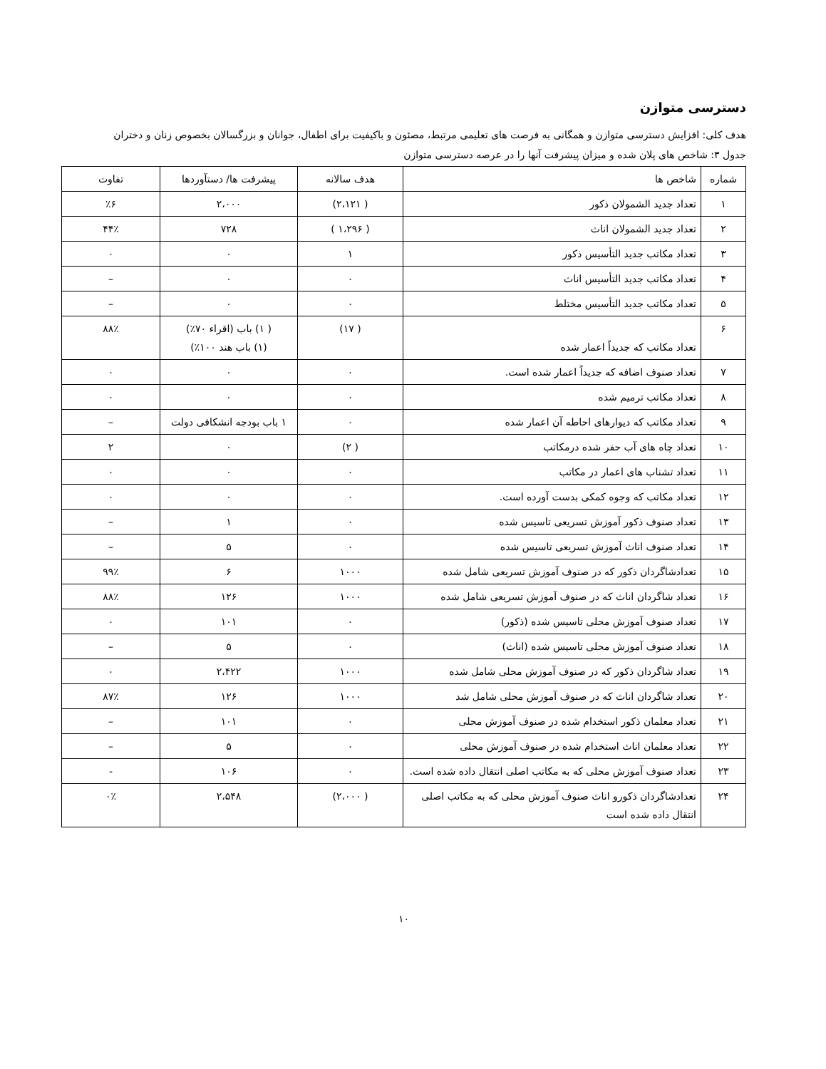دسترسی متوازن
هدف کلی: افزایش دسترسی متوازن و همگانی به فرصت های تعلیمی مرتبط، مصئون و باکیفیت برای اطفال، جوانان و بزرگسالان بخصوص زنان و دختران
جدول ۳: شاخص های پلان شده و میزان پیشرفت آنها را در عرصه دسترسی متوازن
| شماره | شاخص ها | هدف سالانه | پیشرفت ها/ دستآوردها | تفاوت |
| --- | --- | --- | --- | --- |
| ۱ | تعداد جدید الشمولان ذکور | ( ۲،۱۲۱) | ۲،۰۰۰ | ٪۶ |
| ۲ | تعداد جدید الشمولان اناث | ( ۱،۲۹۶ ) | ۷۲۸ | ۴۴٪ |
| ۳ | تعداد مکاتب جدید التأسیس ذکور | ۱ | ۰ | ۰ |
| ۴ | تعداد مکاتب جدید التأسیس اناث | ۰ | ۰ | – |
| ۵ | تعداد مکاتب جدید التأسیس مختلط | ۰ | ۰ | – |
| ۶ | تعداد مکاتب که جدیداً اعمار شده | ( ۱۷) | ( ۱) باب (اقراء ۷۰٪) (۱) باب هند ۱۰۰٪) | ۸۸٪ |
| ۷ | تعداد صنوف اضافه که جدیداً اعمار شده است. | ۰ | ۰ | ۰ |
| ۸ | تعداد مکاتب ترمیم شده | ۰ | ۰ | ۰ |
| ۹ | تعداد مکاتب که دیوارهای احاطه آن اعمار شده | ۰ | ۱ باب بودجه انشکافی دولت | – |
| ۱۰ | تعداد چاه های آب حفر شده درمکاتب | ( ۲) | ۰ | ۲ |
| ۱۱ | تعداد تشناب های اعمار در مکاتب | ۰ | ۰ | ۰ |
| ۱۲ | تعداد مکاتب که وجوه کمکی بدست آورده است. | ۰ | ۰ | ۰ |
| ۱۳ | تعداد صنوف ذکور آموزش تسریعی تاسیس شده | ۰ | ۱ | – |
| ۱۴ | تعداد صنوف اناث آموزش تسریعی تاسیس شده | ۰ | ۵ | – |
| ۱۵ | تعدادشاگردان ذکور که در صنوف آموزش تسریعی شامل شده | ۱۰۰۰ | ۶ | ۹۹٪ |
| ۱۶ | تعداد شاگردان اناث که در صنوف آموزش تسریعی شامل شده | ۱۰۰۰ | ۱۲۶ | ۸۸٪ |
| ۱۷ | تعداد صنوف آموزش محلی تاسیس شده (ذکور) | ۰ | ۱۰۱ | ۰ |
| ۱۸ | تعداد صنوف آموزش محلی تاسیس شده (اناث) | ۰ | ۵ | – |
| ۱۹ | تعداد شاگردان ذکور که در صنوف آموزش محلی شامل شده | ۱۰۰۰ | ۲،۴۲۲ | ۰ |
| ۲۰ | تعداد شاگردان اناث که در صنوف آموزش محلی شامل شد | ۱۰۰۰ | ۱۲۶ | ۸۷٪ |
| ۲۱ | تعداد معلمان ذکور استخدام شده در صنوف آموزش محلی | ۰ | ۱۰۱ | – |
| ۲۲ | تعداد معلمان اناث استخدام شده در صنوف آموزش محلی | ۰ | ۵ | – |
| ۲۳ | تعداد صنوف آموزش محلی که به مکاتب اصلی انتقال داده شده است. | ۰ | ۱۰۶ | - |
| ۲۴ | تعدادشاگردان ذکورو اناث صنوف آموزش محلی که به مکاتب اصلی انتقال داده شده است | ( ۲،۰۰۰) | ۲،۵۴۸ | ۰٪ |
۱۰